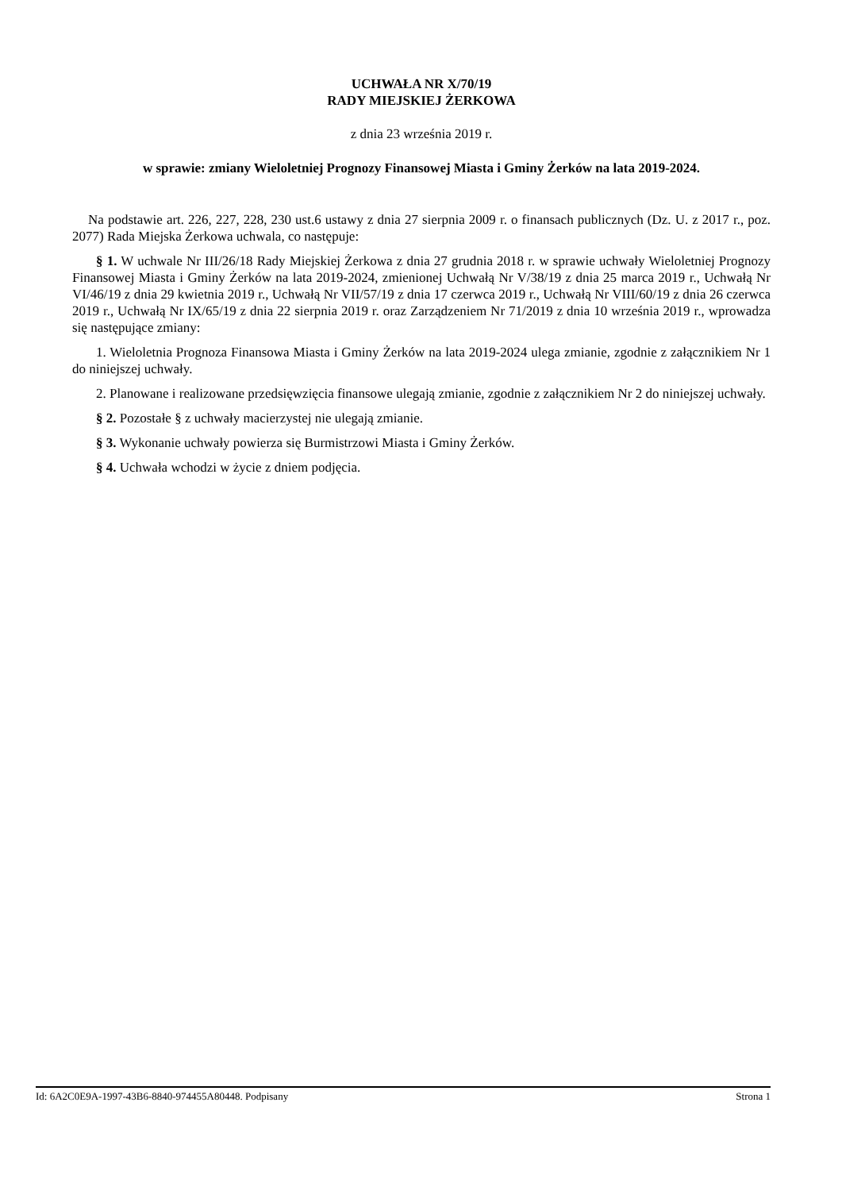UCHWAŁA NR X/70/19
RADY MIEJSKIEJ ŻERKOWA
z dnia 23 września 2019 r.
w sprawie: zmiany Wieloletniej Prognozy Finansowej Miasta i Gminy Żerków na lata 2019-2024.
Na podstawie art. 226, 227, 228, 230 ust.6 ustawy z dnia 27 sierpnia 2009 r. o finansach publicznych (Dz. U. z 2017 r., poz. 2077) Rada Miejska Żerkowa uchwala, co następuje:
§ 1. W uchwale Nr III/26/18 Rady Miejskiej Żerkowa z dnia 27 grudnia 2018 r. w sprawie uchwały Wieloletniej Prognozy Finansowej Miasta i Gminy Żerków na lata 2019-2024, zmienionej Uchwałą Nr V/38/19 z dnia 25 marca 2019 r., Uchwałą Nr VI/46/19 z dnia 29 kwietnia 2019 r., Uchwałą Nr VII/57/19 z dnia 17 czerwca 2019 r., Uchwałą Nr VIII/60/19 z dnia 26 czerwca 2019 r., Uchwałą Nr IX/65/19 z dnia 22 sierpnia 2019 r. oraz Zarządzeniem Nr 71/2019 z dnia 10 września 2019 r., wprowadza się następujące zmiany:
1. Wieloletnia Prognoza Finansowa Miasta i Gminy Żerków na lata 2019-2024 ulega zmianie, zgodnie z załącznikiem Nr 1 do niniejszej uchwały.
2. Planowane i realizowane przedsięwzięcia finansowe ulegają zmianie, zgodnie z załącznikiem Nr 2 do niniejszej uchwały.
§ 2. Pozostałe § z uchwały macierzystej nie ulegają zmianie.
§ 3. Wykonanie uchwały powierza się Burmistrzowi Miasta i Gminy Żerków.
§ 4. Uchwała wchodzi w życie z dniem podjęcia.
Id: 6A2C0E9A-1997-43B6-8840-974455A80448. Podpisany Strona 1